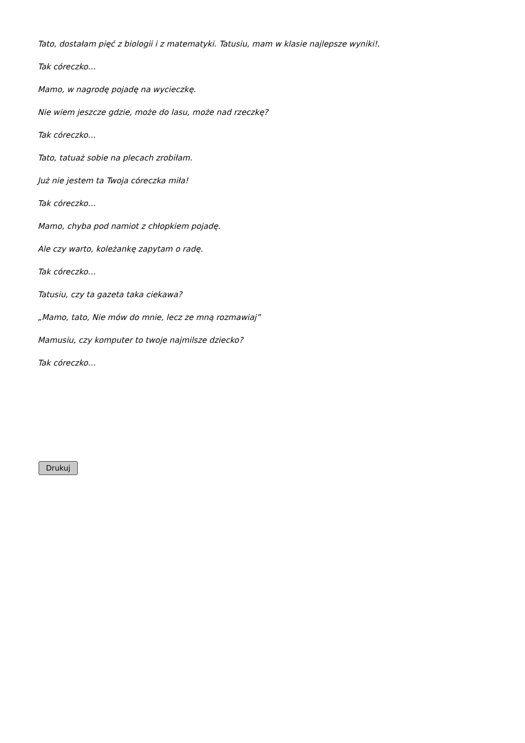Tato, dostałam pięć z biologii i z matematyki. Tatusiu, mam w klasie najlepsze wyniki!.
Tak córeczko…
Mamo, w nagrodę pojadę na wycieczkę.
Nie wiem jeszcze gdzie, może do lasu, może nad rzeczkę?
Tak córeczko…
Tato, tatuaż sobie na plecach zrobiłam.
Już nie jestem ta Twoja córeczka miła!
Tak córeczko…
Mamo, chyba pod namiot z chłopkiem pojadę.
Ale czy warto, koleżankę zapytam o radę.
Tak córeczko…
Tatusiu, czy ta gazeta taka ciekawa?
„Mamo, tato, Nie mów do mnie, lecz ze mną rozmawiaj”
Mamusiu, czy komputer to twoje najmilsze dziecko?
Tak córeczko…
Drukuj